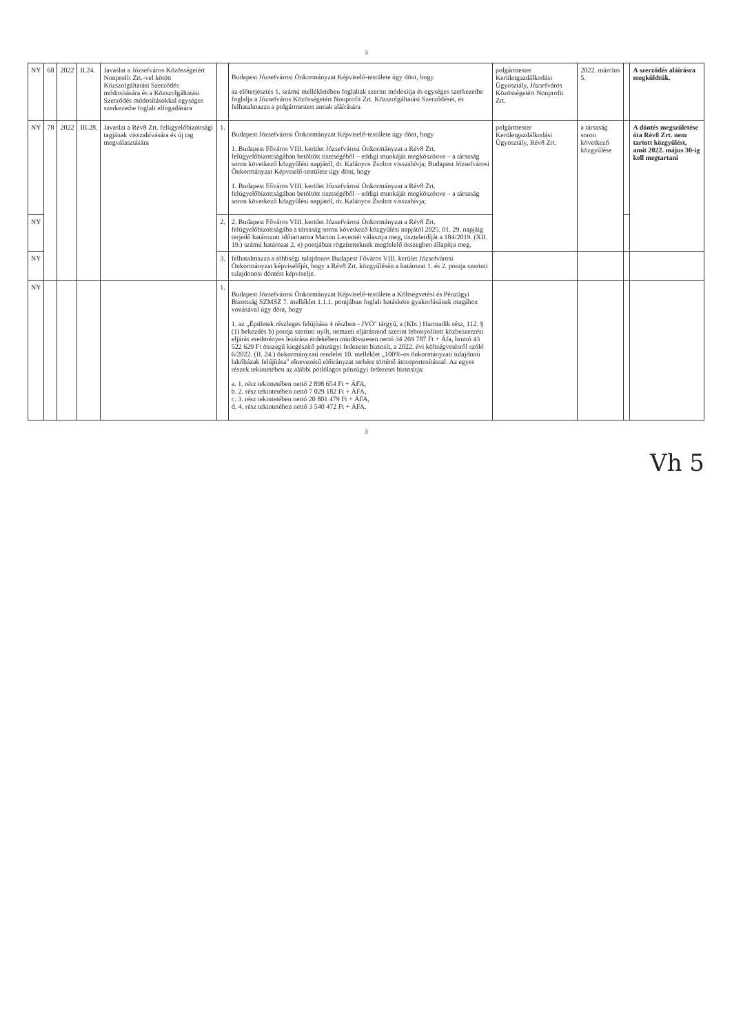3
| NY | 68 | 2022 | II.24. | Javaslat a Józsefváros Közösségeiért Nonprofit Zrt.-vel kötött Közszolgáltatási Szerződés módosítására és a Közszolgáltatási Szerződés módosításokkal egységes szerkezetbe foglalt elfogadására | | Budapest Józsefvárosi Önkormányzat Képviselő-testülete úgy dönt, hogy az előterjesztés 1. számú mellékletében foglaltak szerint módosítja és egységes szerkezetbe foglalja a Józsefváros Közösségeiért Nonprofit Zrt. Közszolgáltatási Szerződését, és felhatalmazza a polgármestert annak aláírására | polgármester Kerületgazdálkodási Ügyosztály, Józsefváros Közösségeiért Nonprofit Zrt. | 2022. március 5. | | A szerződés aláírásra megküldtük. |
| NY | 78 | 2022 | III.28. | Javaslat a Rév8 Zrt. felügyelőbizottsági tagjának visszahívására és új tag megválasztására | 1. | Budapest Józsefvárosi Önkormányzat Képviselő-testülete úgy dönt, hogy 1. Budapest Főváros VIII. kerület Józsefvárosi Önkormányzat a Rév8 Zrt. felügyelőbizottságában betöltött tisztségéből – eddigi munkáját megköszönve – a társaság soron következő közgyűlési napjától, dr. Kalányos Zsoltot visszahívja; Budapest Józsefvárosi Önkormányzat Képviselő-testülete úgy dönt, hogy 1. Budapest Főváros VIII. kerület Józsefvárosi Önkormányzat a Rév8 Zrt. felügyelőbizottságában betöltött tisztségéből – eddigi munkáját megköszönve – a társaság soron következő közgyűlési napjától, dr. Kalányos Zsoltot visszahívja; | polgármester Kerületgazdálkodási Ügyosztály, Rév8 Zrt. | a társaság soron következő közgyűlése | | A döntés megszületése óta Rév8 Zrt. nem tartott közgyűlést, amit 2022. május 30-ig kell megtartani |
| NY | | | | | 2. | 2. Budapest Főváros VIII. kerület Józsefvárosi Önkormányzat a Rév8 Zrt. felügyelőbizottságába a társaság soron következő közgyűlési napjától 2025. 01. 29. napjáig terjedő határozott időtartamra Marton Leventét választja meg, tiszteletdíját a 184/2019. (XII. 19.) számú határozat 2. e) pontjában rögzítetteknek megfelelő összegben állapítja meg. | | | | |
| NY | | | | | 3. | felhatalmazza a többségi tulajdonos Budapest Főváros VIII. kerület Józsefvárosi Önkormányzat képviselőjét, hogy a Rév8 Zrt. közgyűlésén a határozat 1. és 2. pontja szerinti tulajdonosi döntést képviselje. | | | | |
| NY | | | | | 1. | Budapest Józsefvárosi Önkormányzat Képviselő-testülete a Költségvetési és Pénzügyi Bizottság SZMSZ 7. melléklet 1.1.1. pontjában foglalt hatásköre gyakorlásának magához vonásával úgy dönt, hogy 1. az „Épületek részleges felújítása 4 részben - JVÖ" tárgyú, a (Kbt.) Harmadik rész, 112. § (1) bekezdés b) pontja szerinti nyílt, nemzeti eljárásrend szerint lebonyolított közbeszerzési eljárás eredményes lezárása érdekében mindösszesen nettó 34 269 787 Ft + Áfa, bruttó 43 522 629 Ft összegű kiegészítő pénzügyi fedezetet biztosít, a 2022. évi költségvetésről szóló 6/2022. (II. 24.) önkormányzati rendelet 10. melléklet „100%-os önkormányzati tulajdonú lakóházak felújítása" elnevezésű előirányzat terhére történő átcsoportosítással. Az egyes részek tekintetében az alábbi pótlólagos pénzügyi fedezetet biztosítja: a. 1. rész tekintetében nettó 2 898 654 Ft + ÁFA, b. 2. rész tekintetében nettó 7 029 182 Ft + ÁFA, c. 3. rész tekintetében nettó 20 801 479 Ft + ÁFA, d. 4. rész tekintetében nettó 3 540 472 Ft + ÁFA. | | | | |
3
Vh 5